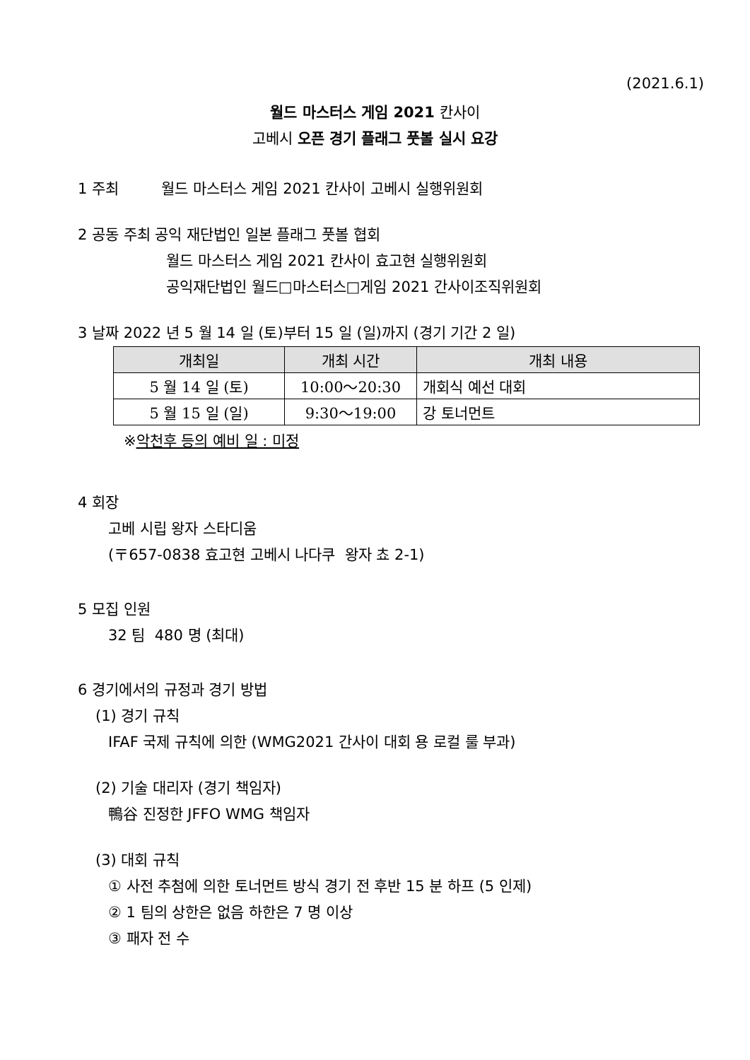(2021.6.1)
월드 마스터스 게임 2021 칸사이
고베시 오픈 경기 플래그 풋볼 실시 요강
1 주최 월드 마스터스 게임 2021 칸사이 고베시 실행위원회
2 공동 주최 공익 재단법인 일본 플래그 풋볼 협회
월드 마스터스 게임 2021 칸사이 효고현 실행위원회
공익재단법인 월드□마스터스□게임 2021 간사이조직위원회
3 날짜 2022 년 5 월 14 일 (토)부터 15 일 (일)까지 (경기 기간 2 일)
| 개최일 | 개최 시간 | 개최 내용 |
| --- | --- | --- |
| 5 월 14 일 (토) | 10:00～20:30 | 개회식 예선 대회 |
| 5 월 15 일 (일) | 9:30～19:00 | 강 토너먼트 |
※악천후 등의 예비 일 : 미정
4 회장
고베 시립 왕자 스타디움
(〒657-0838 효고현 고베시 나다쿠 왕자 쵸 2-1)
5 모집 인원
32 팀 480 명 (최대)
6 경기에서의 규정과 경기 방법
(1) 경기 규칙
IFAF 국제 규칙에 의한 (WMG2021 간사이 대회 용 로컬 룰 부과)
(2) 기술 대리자 (경기 책임자)
鴨谷 진정한 JFFO WMG 책임자
(3) 대회 규칙
① 사전 추첨에 의한 토너먼트 방식 경기 전 후반 15 분 하프 (5 인제)
② 1 팀의 상한은 없음 하한은 7 명 이상
③ 패자 전 수